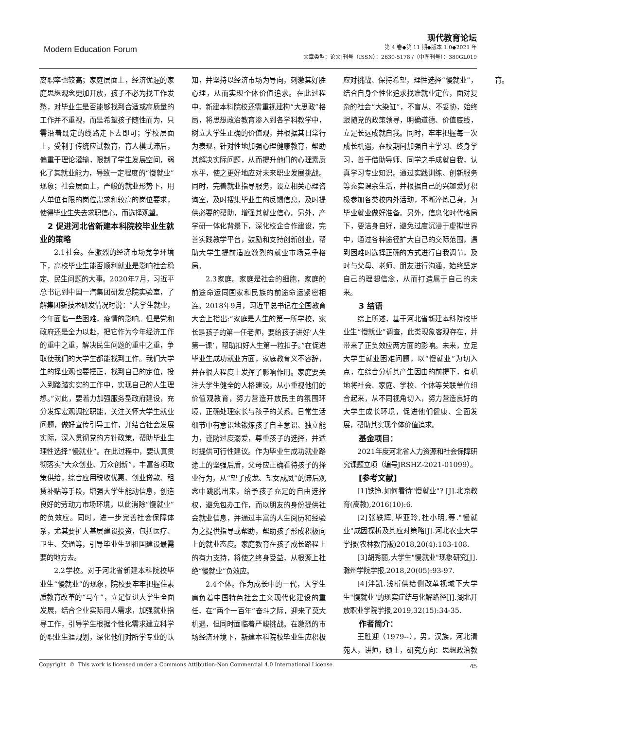Modern Education Forum
现代教育论坛
第 4 卷◆第 11 期◆版本 1.0◆2021 年
文章类型：论文|刊号（ISSN）：2630-5178 /（中图刊号）：380GL019
离职率也较高；家庭层面上，经济优渥的家庭思想观念更加开放，孩子不必为找工作发愁，对毕业生是否能够找到合适或高质量的工作并不重视，而是希望孩子随性而为，只需沿着既定的线路走下去即可；学校层面上，受制于传统应试教育，育人模式滞后，偏重于理论灌输，限制了学生发展空间，弱化了其就业能力，导致一定程度的“慢就业”现象；社会层面上，严峻的就业形势下，用人单位有限的岗位需求和较高的岗位要求，使得毕业生失去求职信心，而选择观望。
 2 促进河北省新建本科院校毕业生就业的策略
2.1社会。在激烈的经济市场竞争环境下，高校毕业生能否顺利就业是影响社会稳定、民生问题的大事。2020年7月，习近平总书记到中国一汽集团研发总院实验室，了解集团新技术研发情况时说：“大学生就业，今年面临一些困难，疫情的影响。但是党和政府还是全力以赴，把它作为今年经济工作的重中之重，解决民生问题的重中之重，争取使我们的大学生都能找到工作。我们大学生的择业观也要摆正，找到自己的定位，投入到踏踏实实的工作中，实现自己的人生理想。”对此，要着力加强服务型政府建设，充分发挥宏观调控职能，关注关怀大学生就业问题，做好宣传引导工作，并结合社会发展实际，深入贯彻党的方针政策，帮助毕业生理性选择“慢就业”。在此过程中，要认真贯彻落实“大众创业、万众创新”，丰富各项政策供给，综合应用税收优惠、创业贷款、租赁补贴等手段，增强大学生能动信息，创造良好的劳动力市场环境，以此消除“慢就业”的负效应。同时，进一步完善社会保障体系，尤其要扩大基层建设投资，包括医疗、卫生、交通等，引导毕业生到祖国建设最需要的地方去。
2.2学校。对于河北省新建本科院校毕业生“慢就业”的现象，院校要牢牢把握住素质教育改革的“马车”，立足促进大学生全面发展，结合企业实际用人需求，加强就业指导工作，引导学生根据个性化需求建立科学的职业生涯规划，深化他们对所学专业的认知，并坚持以经济市场为导向，刺激其好胜心理，从而实现个体价值追求。在此过程中，新建本科院校还需重视建构“大思政”格局，将思想政治教育渗入到各学科教学中，树立大学生正确的价值观，并根据其日常行为表现，针对性地加强心理健康教育，帮助其解决实际问题，从而提升他们的心理素质水平，使之更好地应对未来职业发展挑战。同时，完善就业指导服务，设立相关心理咨询室，及时搜集毕业生的反馈信息，及时提供必要的帮助，增强其就业信心。另外，产学研一体化背景下，深化校企合作建设，完善实践教学平台，鼓励和支持创新创业，帮助大学生提前适应激烈的就业市场竞争格局。
2.3家庭。家庭是社会的细胞，家庭的前途命运同国家和民族的前途命运紧密相连。2018年9月，习近平总书记在全国教育大会上指出:“家庭是人生的第一所学校，家长是孩子的第一任老师，要给孩子讲好‘人生第一课’，帮助扣好人生第一粒扣子。”在促进毕业生成功就业方面，家庭教育义不容辞，并在很大程度上发挥了影响作用。家庭要关注大学生健全的人格建设，从小重视他们的价值观教育，努力营造开放民主的氛围环境，正确处理家长与孩子的关系。日常生活细节中有意识地锻炼孩子自主意识、独立能力，谨防过度溺爱，尊重孩子的选择，并适时提供可行性建议。作为毕业生成功就业路途上的坚强后盾，父母应正确看待孩子的择业行为，从“望子成龙、望女成凤”的滞后观念中跳脱出来，给予孩子充足的自由选择权，避免包办工作，而以朋友的身份提供社会就业信息，并通过丰富的人生阅历和经验为之提供指导或帮助，帮助孩子形成积极向上的就业态度。家庭教育在孩子成长路程上的有力支持，将使之终身受益，从根源上杜绝“慢就业”负效应。
2.4个体。作为成长中的一代，大学生肩负着中国特色社会主义现代化建设的重任，在“两个一百年”奋斗之际，迎来了莫大机遇，但同时面临着严峻挑战。在激烈的市场经济环境下，新建本科院校毕业生应积极应对挑战、保持希望，理性选择“慢就业”，结合自身个性化追求找准就业定位，面对复杂的社会“大染缸”，不盲从、不妥协，始终跟随党的政策领导，明确道德、价值底线，立足长远成就自我。同时，牢牢把握每一次成长机遇，在校期间加强自主学习、终身学习，善于借助导师、同学之手成就自我，认真学习专业知识。通过实践训练、创新服务等充实课余生活，并根据自己的兴趣爱好积极参加各类校内外活动，不断淬炼己身，为毕业就业做好准备。另外，信息化时代格局下，要洁身自好，避免过度沉浸于虚拟世界中，通过各种途径扩大自己的交际范围，遇到困难时选择正确的方式进行自我调节，及时与父母、老师、朋友进行沟通，始终坚定自己的理想信念，从而打造属于自己的未来。
  3 结语
综上所述，基于河北省新建本科院校毕业生“慢就业”调查，此类现象客观存在，并带来了正负效应两方面的影响。未来，立足大学生就业困难问题，以“慢就业”为切入点，在综合分析其产生因由的前提下，有机地将社会、家庭、学校、个体等关联单位组合起来，从不同视角切入，努力营造良好的大学生成长环境，促进他们健康、全面发展，帮助其实现个体价值追求。
  基金项目：
2021年度河北省人力资源和社会保障研究课题立项（编号JRSHZ-2021-01099）。
  [参考文献]
[1]铁铮.如何看待"慢就业"? [J].北京教育(高教),2016(10):6.
[2]张轶辉,毕亚玲,杜小明,等."慢就业"成因探析及其应对策略[J].河北农业大学学报(农林教育版)2018,20(4):103-108.
[3]胡秀丽,大学生"慢就业"现象研究[J].滁州学院学报,2018,20(05):93-97.
[4]泮凯.浅析供给侧改革视域下大学生"慢就业"的现实症结与化解路径[J].湖北开放职业学院学报,2019,32(15):34-35.
  作者简介：
王胜迎（1979--），男，汉族，河北清苑人，讲师，硕士，研究方向：思想政治教育。
Copyright © This work is licensed under a Commons Attibution-Non Commercial 4.0 International License. 45